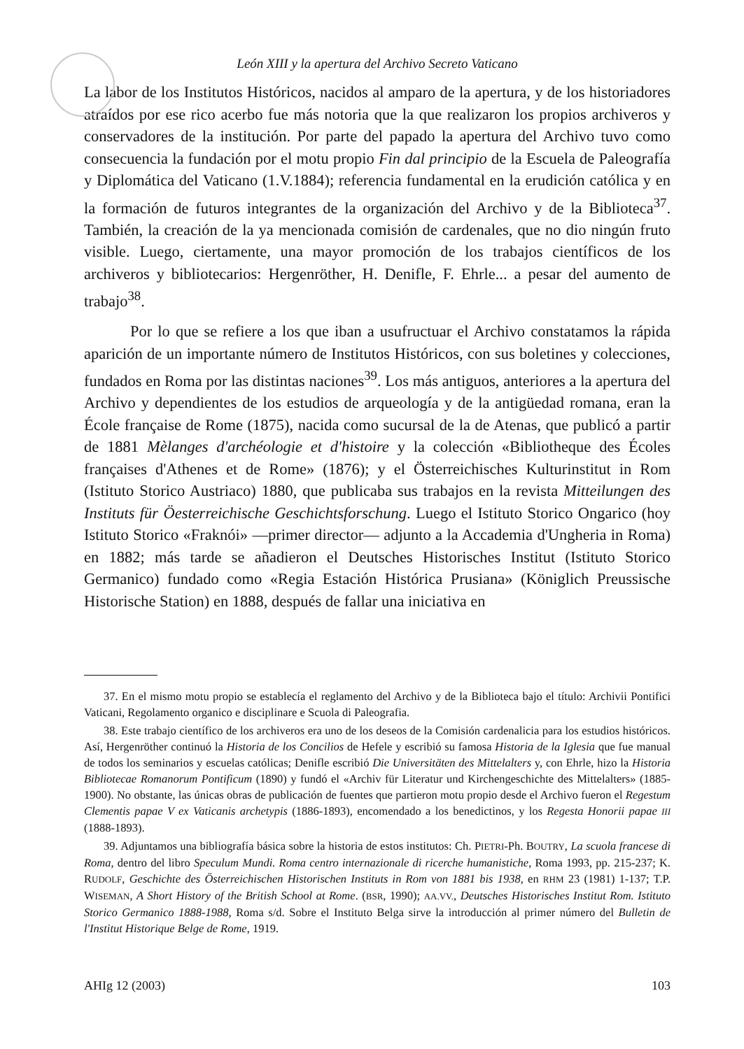León XIII y la apertura del Archivo Secreto Vaticano
La labor de los Institutos Históricos, nacidos al amparo de la apertura, y de los historiadores atraídos por ese rico acerbo fue más notoria que la que realizaron los propios archiveros y conservadores de la institución. Por parte del papado la apertura del Archivo tuvo como consecuencia la fundación por el motu propio Fin dal principio de la Escuela de Paleografía y Diplomática del Vaticano (1.V.1884); referencia fundamental en la erudición católica y en la formación de futuros integrantes de la organización del Archivo y de la Biblioteca<sup>37</sup>. También, la creación de la ya mencionada comisión de cardenales, que no dio ningún fruto visible. Luego, ciertamente, una mayor promoción de los trabajos científicos de los archiveros y bibliotecarios: Hergenröther, H. Denifle, F. Ehrle... a pesar del aumento de trabajo<sup>38</sup>.
Por lo que se refiere a los que iban a usufructuar el Archivo constatamos la rápida aparición de un importante número de Institutos Históricos, con sus boletines y colecciones, fundados en Roma por las distintas naciones<sup>39</sup>. Los más antiguos, anteriores a la apertura del Archivo y dependientes de los estudios de arqueología y de la antigüedad romana, eran la École française de Rome (1875), nacida como sucursal de la de Atenas, que publicó a partir de 1881 Mèlanges d'archéologie et d'histoire y la colección «Bibliotheque des Écoles françaises d'Athenes et de Rome» (1876); y el Österreichisches Kulturinstitut in Rom (Istituto Storico Austriaco) 1880, que publicaba sus trabajos en la revista Mitteilungen des Instituts für Öesterreichische Geschichtsforschung. Luego el Istituto Storico Ongarico (hoy Istituto Storico «Fraknói» —primer director— adjunto a la Accademia d'Ungheria in Roma) en 1882; más tarde se añadieron el Deutsches Historisches Institut (Istituto Storico Germanico) fundado como «Regia Estación Histórica Prusiana» (Königlich Preussische Historische Station) en 1888, después de fallar una iniciativa en
37. En el mismo motu propio se establecía el reglamento del Archivo y de la Biblioteca bajo el título: Archivii Pontifici Vaticani, Regolamento organico e disciplinare e Scuola di Paleografia.
38. Este trabajo científico de los archiveros era uno de los deseos de la Comisión cardenalicia para los estudios históricos. Así, Hergenröther continuó la Historia de los Concilios de Hefele y escribió su famosa Historia de la Iglesia que fue manual de todos los seminarios y escuelas católicas; Denifle escribió Die Universitäten des Mittelalters y, con Ehrle, hizo la Historia Bibliotecae Romanorum Pontificum (1890) y fundó el «Archiv für Literatur und Kirchengeschichte des Mittelalters» (1885-1900). No obstante, las únicas obras de publicación de fuentes que partieron motu propio desde el Archivo fueron el Regestum Clementis papae V ex Vaticanis archetypis (1886-1893), encomendado a los benedictinos, y los Regesta Honorii papae III (1888-1893).
39. Adjuntamos una bibliografía básica sobre la historia de estos institutos: Ch. PIETRI-Ph. BOUTRY, La scuola francese di Roma, dentro del libro Speculum Mundi. Roma centro internazionale di ricerche humanistiche, Roma 1993, pp. 215-237; K. RUDOLF, Geschichte des Österreichischen Historischen Instituts in Rom von 1881 bis 1938, en RHM 23 (1981) 1-137; T.P. WISEMAN, A Short History of the British School at Rome. (BSR, 1990); AA.VV., Deutsches Historisches Institut Rom. Istituto Storico Germanico 1888-1988, Roma s/d. Sobre el Instituto Belga sirve la introducción al primer número del Bulletin de l'Institut Historique Belge de Rome, 1919.
AHIg 12 (2003) 103